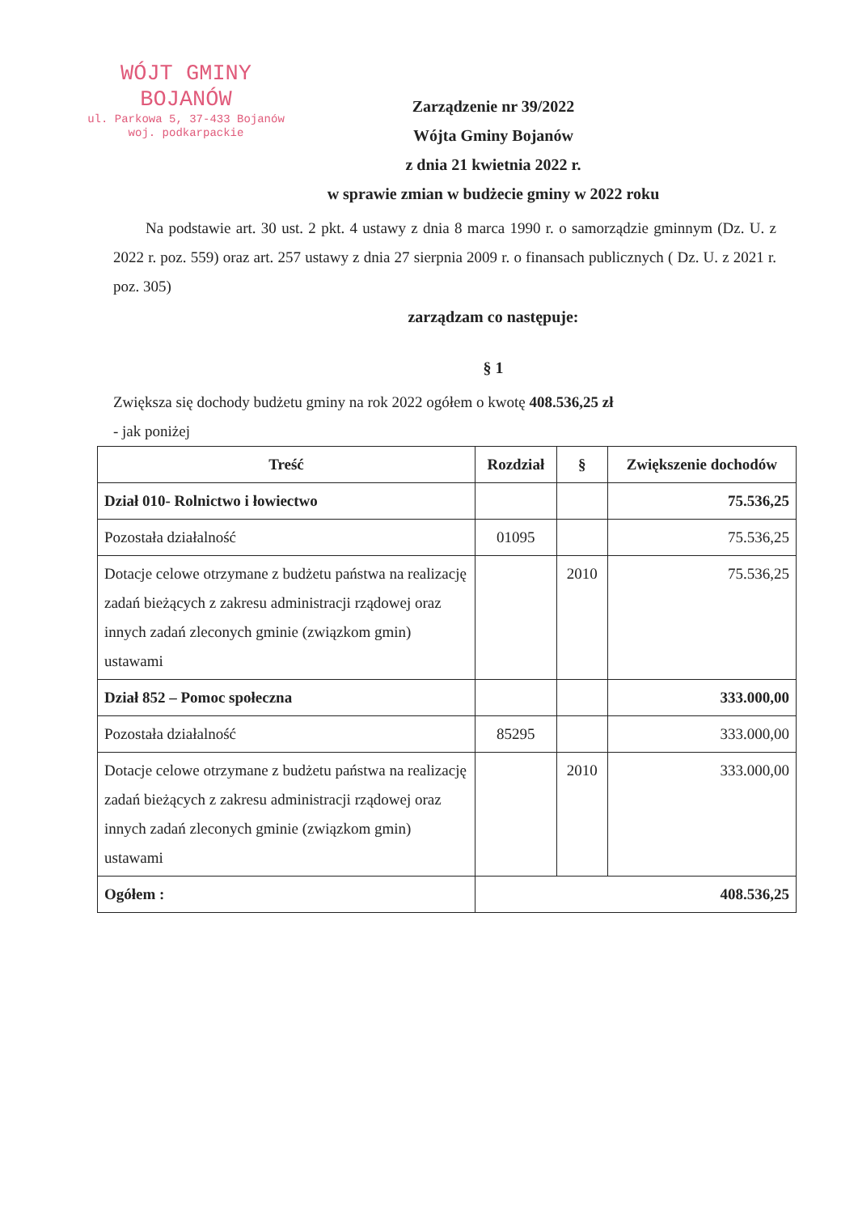WÓJT GMINY
BOJANÓW
ul. Parkowa 5, 37-433 Bojanów
woj. podkarpackie
Zarządzenie nr 39/2022
Wójta Gminy Bojanów
z dnia 21 kwietnia 2022 r.
w sprawie zmian w budżecie gminy w 2022 roku
Na podstawie art. 30 ust. 2 pkt. 4 ustawy z dnia 8 marca 1990 r. o samorządzie gminnym (Dz. U. z 2022 r. poz. 559) oraz art. 257 ustawy z dnia 27 sierpnia 2009 r. o finansach publicznych ( Dz. U. z 2021 r. poz. 305)
zarządzam co następuje:
§ 1
Zwiększa się dochody budżetu gminy na rok 2022 ogółem o kwotę 408.536,25 zł
- jak poniżej
| Treść | Rozdział | § | Zwiększenie dochodów |
| --- | --- | --- | --- |
| Dział 010- Rolnictwo i łowiectwo | | | 75.536,25 |
| Pozostała działalność | 01095 | | 75.536,25 |
| Dotacje celowe otrzymane z budżetu państwa na realizację zadań bieżących z zakresu administracji rządowej oraz innych zadań zleconych gminie (związkom gmin) ustawami | | 2010 | 75.536,25 |
| Dział 852 – Pomoc społeczna | | | 333.000,00 |
| Pozostała działalność | 85295 | | 333.000,00 |
| Dotacje celowe otrzymane z budżetu państwa na realizację zadań bieżących z zakresu administracji rządowej oraz innych zadań zleconych gminie (związkom gmin) ustawami | | 2010 | 333.000,00 |
| Ogółem : | 408.536,25 | | |